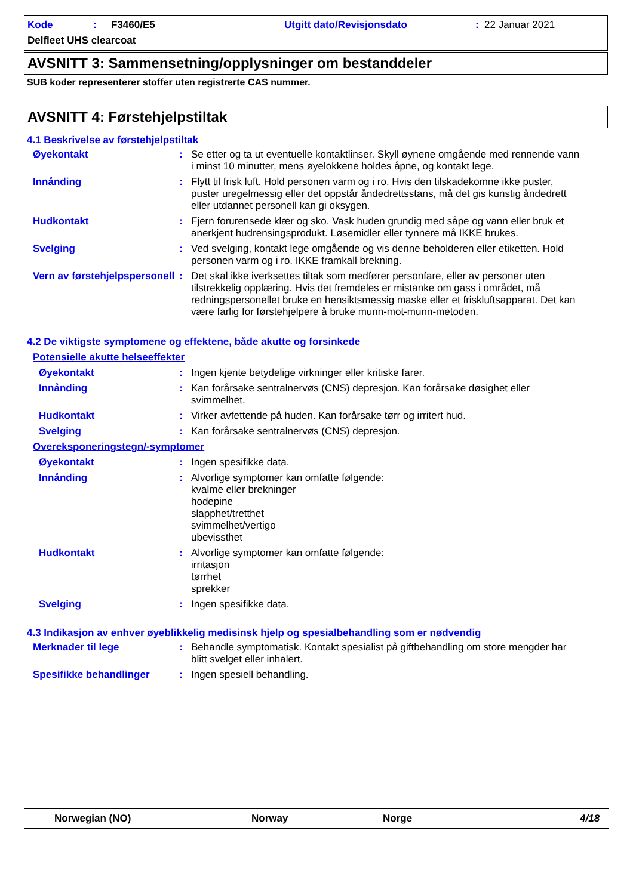Kode: F3460/E5 Utgitt dato/Revisjonsdato: 22 Januar 2021
Delfleet UHS clearcoat
AVSNITT 3: Sammensetning/opplysninger om bestanddeler
SUB koder representerer stoffer uten registrerte CAS nummer.
AVSNITT 4: Førstehjelpstiltak
4.1 Beskrivelse av førstehjelpstiltak
Øyekontakt : Se etter og ta ut eventuelle kontaktlinser. Skyll øynene omgående med rennende vann i minst 10 minutter, mens øyelokkene holdes åpne, og kontakt lege.
Innånding : Flytt til frisk luft. Hold personen varm og i ro. Hvis den tilskadekomne ikke puster, puster uregelmessig eller det oppstår åndedrettsstans, må det gis kunstig åndedrett eller utdannet personell kan gi oksygen.
Hudkontakt : Fjern forurensede klær og sko. Vask huden grundig med såpe og vann eller bruk et anerkjent hudrensingsprodukt. Løsemidler eller tynnere må IKKE brukes.
Svelging : Ved svelging, kontakt lege omgående og vis denne beholderen eller etiketten. Hold personen varm og i ro. IKKE framkall brekning.
Vern av førstehjelpspersonell
: Det skal ikke iverksettes tiltak som medfører personfare, eller av personer uten tilstrekkelig opplæring. Hvis det fremdeles er mistanke om gass i området, må redningspersonellet bruke en hensiktsmessig maske eller et friskluftsapparat. Det kan være farlig for førstehjelpere å bruke munn-mot-munn-metoden.
4.2 De viktigste symptomene og effektene, både akutte og forsinkede
Potensielle akutte helseeffekter
Øyekontakt : Ingen kjente betydelige virkninger eller kritiske farer.
Innånding : Kan forårsake sentralnervøs (CNS) depresjon. Kan forårsake døsighet eller svimmelhet.
Hudkontakt : Virker avfettende på huden. Kan forårsake tørr og irritert hud.
Svelging : Kan forårsake sentralnervøs (CNS) depresjon.
Overeksponeringstegn/-symptomer
Øyekontakt : Ingen spesifikke data.
Innånding : Alvorlige symptomer kan omfatte følgende:
kvalme eller brekninger
hodepine
slapphet/tretthet
svimmelhet/vertigo
ubevissthet
Hudkontakt : Alvorlige symptomer kan omfatte følgende:
irritasjon
tørrhet
sprekker
Svelging : Ingen spesifikke data.
4.3 Indikasjon av enhver øyeblikkelig medisinsk hjelp og spesialbehandling som er nødvendig
Merknader til lege : Behandle symptomatisk. Kontakt spesialist på giftbehandling om store mengder har blitt svelget eller inhalert.
Spesifikke behandlinger : Ingen spesiell behandling.
Norwegian (NO) Norway Norge 4/18